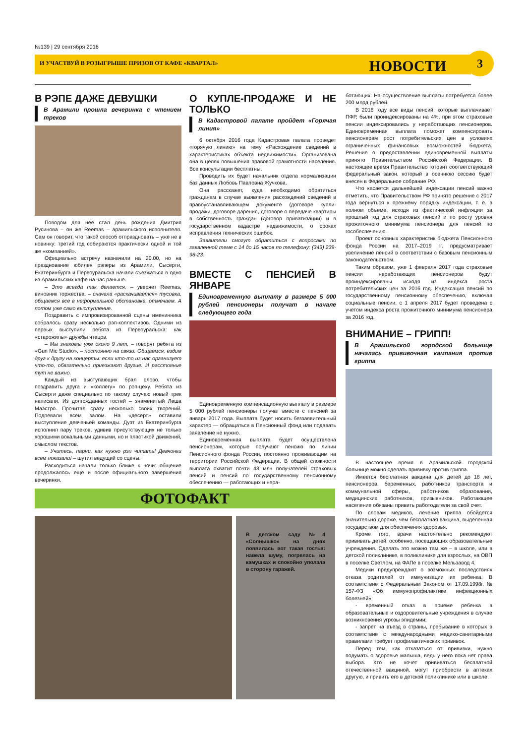№139 | 29 сентября 2016
И УЧАСТВУЙ В РОЗЫГРЫШЕ ПРИЗОВ ОТ КАФЕ «КВАРТАЛ» НОВОСТИ 3
В РЭПЕ ДАЖЕ ДЕВУШКИ
В Арамили прошла вечеринка с чтением треков
Поводом для нее стал день рождения Дмитрия Русинова – он же Reemas – арамильского исполнителя. Сам он говорит, что такой способ отпраздновать – уже не в новинку: третий год собираются практически одной и той же «компанией».
Официально встречу назначили на 20.00, но на празднование юбилея рэперы из Арамили, Сысерти, Екатеринбурга и Первоуральска начали съезжаться в одно из Арамильских кафе на час раньше.
– Это всегда так делается, – уверяет Reemas, виновник торжества, – сначала «раскачивается» тусовка, общаемся все в неформальной обстановке, отмечаем. А потом уже само выступление.
Поздравить с импровизированной сцены именинника собралось сразу несколько рэп-коллективов. Одними из первых выступили ребята из Первоуральска: как «старожилы» дружбы чтецов.
– Мы знакомы уже около 9 лет, – говорят ребята из «Gun Mic Studio», – постоянно на связи. Общаемся, ездим друг к другу на концерты: если кто-то из нас организует что-то, обязательно приезжают другие. И расстояние тут не важно.
Каждый из выступающих брал слово, чтобы поздравить друга и «коллегу» по рэп-цеху. Ребята из Сысерти даже специально по такому случаю новый трек написали. Из долгожданных гостей – знаменитый Леша Маэстро. Прочитал сразу несколько своих творений. Подпевали всем залом. На «десерт» оставили выступление девчачьей команды. Дуэт из Екатеринбурга исполнил пару треков, удивив присутствующих не только хорошими вокальными данными, но и пластикой движений, смыслом текстов.
– Учитесь, парни, как нужно рэп читать! Девчонки всем показали! – шутил ведущий со сцены.
Расходиться начали только ближе к ночи: общение продолжалось еще и после официального завершения вечеринки.
О КУПЛЕ-ПРОДАЖЕ И НЕ ТОЛЬКО
В Кадастровой палате пройдет «Горячая линия»
6 октября 2016 года Кадастровая палата проведет «горячую линию» на тему «Расхождение сведений в характеристиках объекта недвижимости». Организована она в целях повышения правовой грамотности населения. Все консультации бесплатны.
Проводить их будет начальник отдела нормализации баз данных Любовь Павловна Жучкова.
Она расскажет, куда необходимо обратиться гражданам в случае выявления расхождений сведений в правоустанавливающем документе (договоре купли-продажи, договоре дарения, договоре о передаче квартиры в собственность граждан (договор приватизации) и в государственном кадастре недвижимости, о сроках исправления технических ошибок.
Заявители смогут обратиться с вопросами по заявленной теме с 14 до 15 часов по телефону: (343) 239-98-23.
ВМЕСТЕ С ПЕНСИЕЙ В ЯНВАРЕ
Единовременную выплату в размере 5 000 рублей пенсионеры получат в начале следующего года
Единовременную компенсационную выплату в размере 5 000 рублей пенсионеры получат вместе с пенсией за январь 2017 года. Выплата будет носить беззаявительный характер — обращаться в Пенсионный фонд или подавать заявление не нужно.
Единовременная выплата будет осуществлена пенсионерам, которые получают пенсию по линии Пенсионного фонда России, постоянно проживающим на территории Российской Федерации. В общей сложности выплата охватит почти 43 млн получателей страховых пенсий и пенсий по государственному пенсионному обеспечению — работающих и нера-
ботающих. На осуществление выплаты потребуется более 200 млрд рублей.
В 2016 году все виды пенсий, которые выплачивает ПФР, были проиндексированы на 4%, при этом страховые пенсии индексировались у неработающих пенсионеров. Единовременная выплата поможет компенсировать пенсионерам рост потребительских цен в условиях ограниченных финансовых возможностей бюджета. Решение о предоставлении единовременной выплаты принято Правительством Российской Федерации. В настоящее время Правительство готовит соответствующий федеральный закон, который в осеннюю сессию будет внесен в Федеральное собрание РФ.
Что касается дальнейшей индексации пенсий важно отметить, что Правительством РФ принято решение с 2017 года вернуться к прежнему порядку индексации, т. е. в полном объеме, исходя из фактической инфляции за прошлый год для страховых пенсий и по росту уровня прожиточного минимума пенсионера для пенсий по гособеспечению.
Проект основных характеристик бюджета Пенсионного фонда России на 2017–2019 гг. предусматривает увеличение пенсий в соответствии с базовым пенсионным законодательством.
Таким образом, уже 1 февраля 2017 года страховые пенсии неработающих пенсионеров будут проиндексированы исходя из индекса роста потребительских цен за 2016 год. Индексация пенсий по государственному пенсионному обеспечению, включая социальные пенсии, с 1 апреля 2017 будет проведена с учетом индекса роста прожиточного минимума пенсионера за 2016 год.
ВНИМАНИЕ – ГРИПП!
В Арамильской городской больнице началась прививочная кампания против гриппа
В настоящее время в Арамильской городской больнице можно сделать прививку против гриппа.
Имеется бесплатная вакцина для детей до 18 лет, пенсионеров, беременных, работников транспорта и коммунальной сферы, работников образования, медицинских работников, призывников. Работающее население обязаны привить работодатели за свой счет.
По словам медиков, лечение гриппа обойдется значительно дороже, чем бесплатная вакцина, выделенная государством для обеспечения здоровья.
Кроме того, врачи настоятельно рекомендуют прививать детей, особенно, посещающих образовательные учреждения. Сделать это можно там же – в школе, или в детской поликлинике, в поликлинике для взрослых, на ОВП в поселке Светлом, на ФАПе в поселке Мельзавод 4.
Медики предупреждают о возможных последствиях отказа родителей от иммунизации их ребенка. В соответствие с Федеральным Законом от 17.09.1998г. № 157-ФЗ «Об иммунопрофилактике инфекционных болезней»:
- временный отказ в приеме ребенка в образовательные и оздоровительные учреждения в случае возникновения угрозы эпидемии;
- запрет на въезд в страны, пребывание в которых в соответствие с международными медико-санитарными правилами требует профилактических прививок.
Перед тем, как отказаться от прививки, нужно подумать о здоровье малыша, ведь у него пока нет права выбора. Кто не хочет прививаться бесплатной отечественной вакциной, могут приобрести в аптеках другую, и привить его в детской поликлинике или в школе.
ФОТОФАКТ
В детском саду №4 «Солнышко» на днях появилась вот такая гостья: навела шуму, погрелась на камушках и спокойно уползла в сторону гаражей.